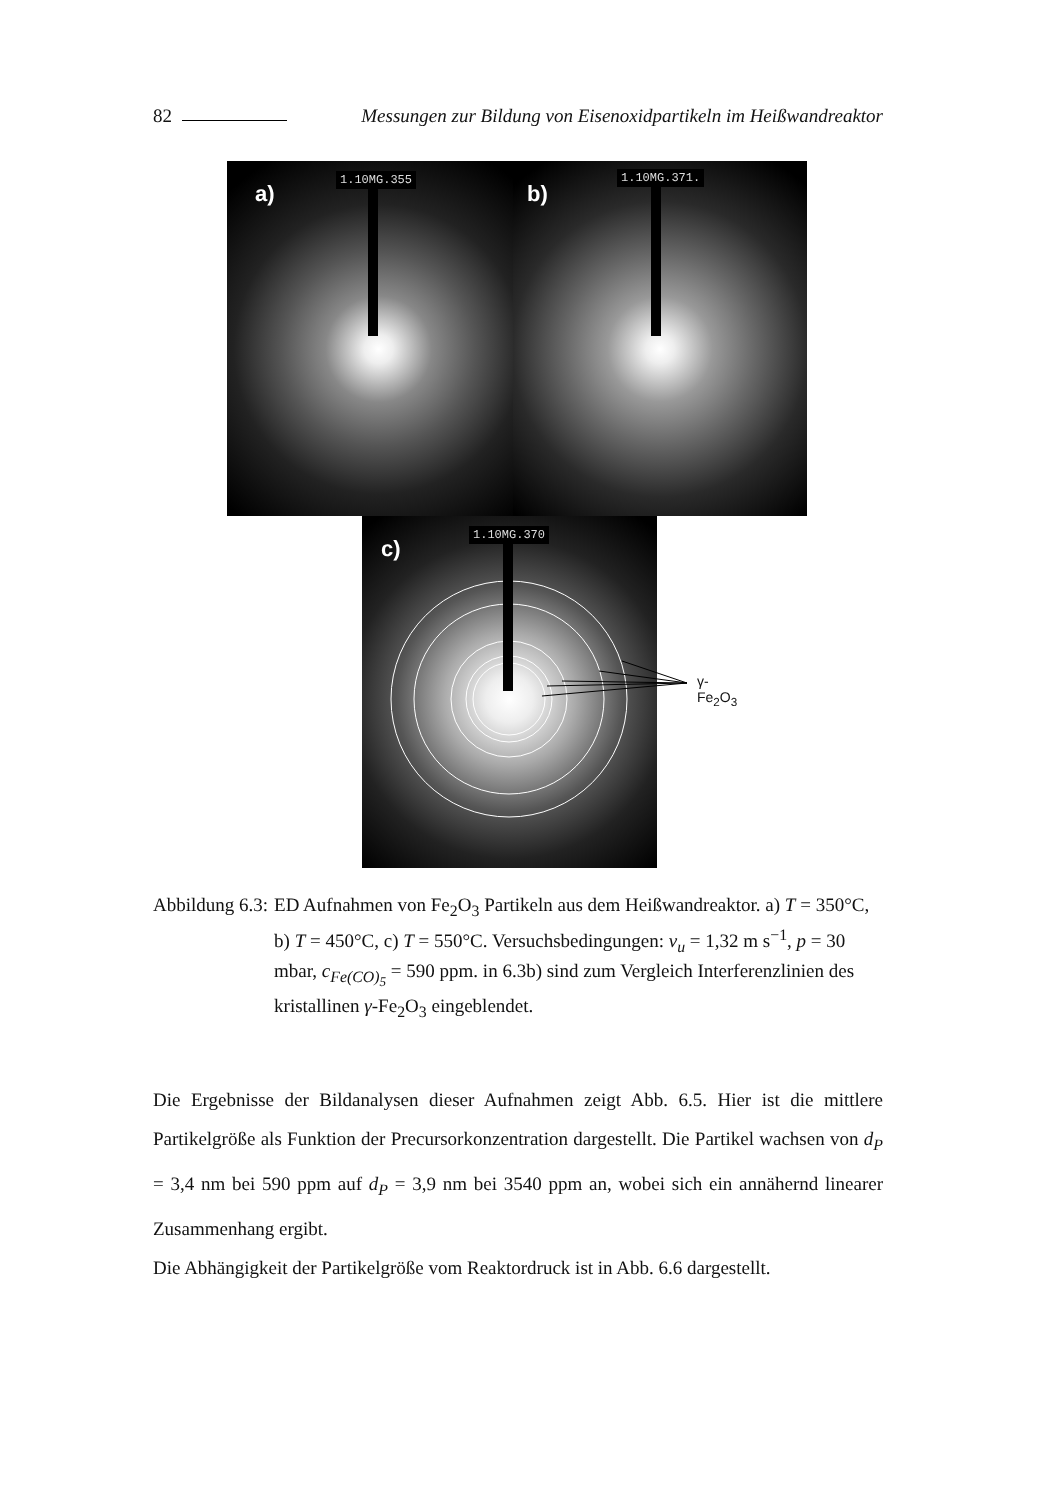82 Messungen zur Bildung von Eisenoxidpartikeln im Heißwandreaktor
1.10MG.355
a)
1.10MG.371.
b)
1.10MG.370
c)
γ-Fe<sub>2</sub>O<sub>3</sub>
Abbildung 6.3: ED Aufnahmen von Fe<sub>2</sub>O<sub>3</sub> Partikeln aus dem Heißwandreaktor. a) T = 350°C, b) T = 450°C, c) T = 550°C. Versuchsbedingungen: v<sub>u</sub> = 1,32 m s<sup>−1</sup>, p = 30 mbar, c<sub>Fe(CO)<sub>5</sub></sub> = 590 ppm. in 6.3b) sind zum Vergleich Interferenzlinien des kristallinen γ-Fe<sub>2</sub>O<sub>3</sub> eingeblendet.
Die Ergebnisse der Bildanalysen dieser Aufnahmen zeigt Abb. 6.5. Hier ist die mittlere Partikelgröße als Funktion der Precursorkonzentration dargestellt. Die Partikel wachsen von d<sub>P</sub> = 3,4 nm bei 590 ppm auf d<sub>P</sub> = 3,9 nm bei 3540 ppm an, wobei sich ein annähernd linearer Zusammenhang ergibt.
Die Abhängigkeit der Partikelgröße vom Reaktordruck ist in Abb. 6.6 dargestellt.